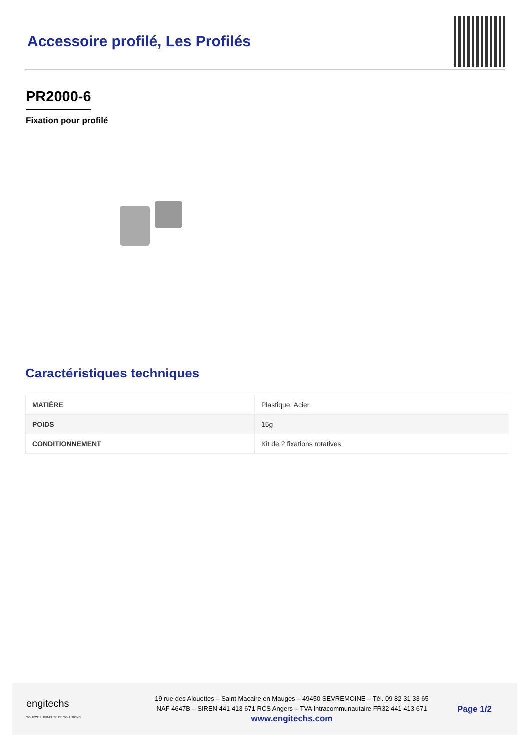Accessoire profilé, Les Profilés
PR2000-6
Fixation pour profilé
Caractéristiques techniques
| MATIÈRE | Plastique, Acier |
| POIDS | 15g |
| CONDITIONNEMENT | Kit de 2 fixations rotatives |
engitechs
SOURCE LUMINEUSE DE SOLUTIONS
19 rue des Alouettes – Saint Macaire en Mauges – 49450 SEVREMOINE – Tél. 09 82 31 33 65
NAF 4647B – SIREN 441 413 671 RCS Angers – TVA Intracommunautaire FR32 441 413 671
www.engitechs.com
Page 1/2